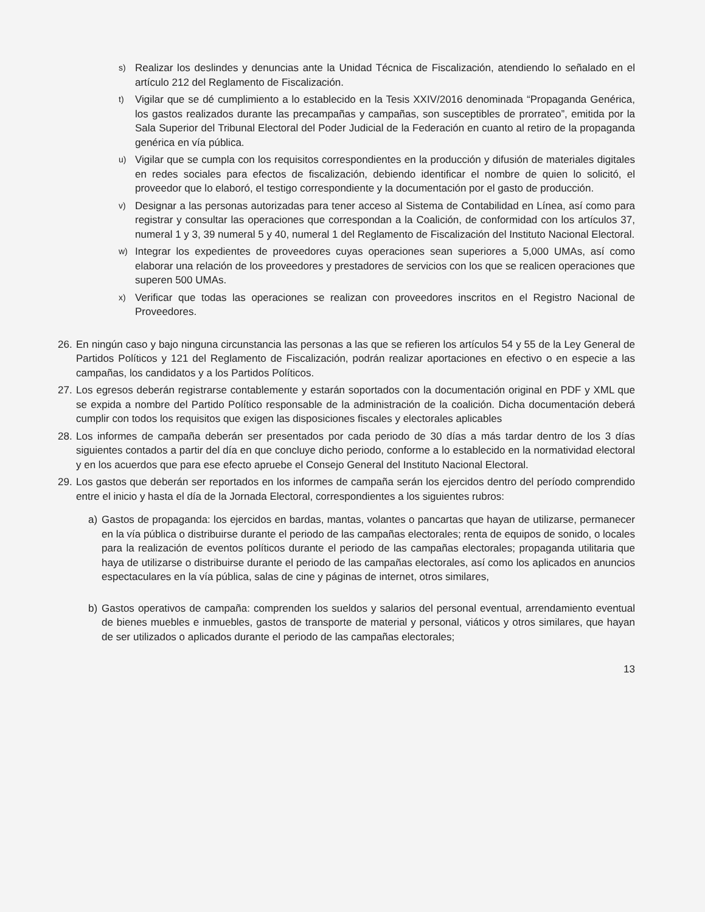s) Realizar los deslindes y denuncias ante la Unidad Técnica de Fiscalización, atendiendo lo señalado en el artículo 212 del Reglamento de Fiscalización.
t) Vigilar que se dé cumplimiento a lo establecido en la Tesis XXIV/2016 denominada “Propaganda Genérica, los gastos realizados durante las precampañas y campañas, son susceptibles de prorrateo”, emitida por la Sala Superior del Tribunal Electoral del Poder Judicial de la Federación en cuanto al retiro de la propaganda genérica en vía pública.
u) Vigilar que se cumpla con los requisitos correspondientes en la producción y difusión de materiales digitales en redes sociales para efectos de fiscalización, debiendo identificar el nombre de quien lo solicitó, el proveedor que lo elaboró, el testigo correspondiente y la documentación por el gasto de producción.
v) Designar a las personas autorizadas para tener acceso al Sistema de Contabilidad en Línea, así como para registrar y consultar las operaciones que correspondan a la Coalición, de conformidad con los artículos 37, numeral 1 y 3, 39 numeral 5 y 40, numeral 1 del Reglamento de Fiscalización del Instituto Nacional Electoral.
w) Integrar los expedientes de proveedores cuyas operaciones sean superiores a 5,000 UMAs, así como elaborar una relación de los proveedores y prestadores de servicios con los que se realicen operaciones que superen 500 UMAs.
x) Verificar que todas las operaciones se realizan con proveedores inscritos en el Registro Nacional de Proveedores.
26. En ningún caso y bajo ninguna circunstancia las personas a las que se refieren los artículos 54 y 55 de la Ley General de Partidos Políticos y 121 del Reglamento de Fiscalización, podrán realizar aportaciones en efectivo o en especie a las campañas, los candidatos y a los Partidos Políticos.
27. Los egresos deberán registrarse contablemente y estarán soportados con la documentación original en PDF y XML que se expida a nombre del Partido Político responsable de la administración de la coalición. Dicha documentación deberá cumplir con todos los requisitos que exigen las disposiciones fiscales y electorales aplicables
28. Los informes de campaña deberán ser presentados por cada periodo de 30 días a más tardar dentro de los 3 días siguientes contados a partir del día en que concluye dicho periodo, conforme a lo establecido en la normatividad electoral y en los acuerdos que para ese efecto apruebe el Consejo General del Instituto Nacional Electoral.
29. Los gastos que deberán ser reportados en los informes de campaña serán los ejercidos dentro del período comprendido entre el inicio y hasta el día de la Jornada Electoral, correspondientes a los siguientes rubros:
a) Gastos de propaganda: los ejercidos en bardas, mantas, volantes o pancartas que hayan de utilizarse, permanecer en la vía pública o distribuirse durante el periodo de las campañas electorales; renta de equipos de sonido, o locales para la realización de eventos políticos durante el periodo de las campañas electorales; propaganda utilitaria que haya de utilizarse o distribuirse durante el periodo de las campañas electorales, así como los aplicados en anuncios espectaculares en la vía pública, salas de cine y páginas de internet, otros similares,
b) Gastos operativos de campaña: comprenden los sueldos y salarios del personal eventual, arrendamiento eventual de bienes muebles e inmuebles, gastos de transporte de material y personal, viáticos y otros similares, que hayan de ser utilizados o aplicados durante el periodo de las campañas electorales;
13